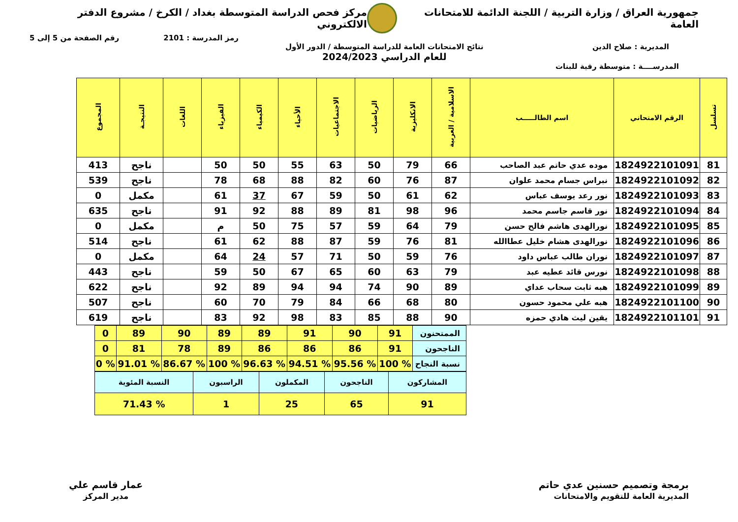جمهورية العراق / وزارة التربية / اللجنة الدائمة للامتحانات العامة
مركز فحص الدراسة المتوسطة بغداد / الكرخ / مشروع الدفتر الالكتروني
رمز المدرسة : 2101 رقم الصفحة من 5 إلى 5
المديرية : صلاح الدين نتائج الامتحانات العامة للدراسة المتوسطة / الدور الأول
للعام الدراسي 2024/2023
المدرســــة : متوسطة رقية للبنات
| تسلسل | الرقم الامتحاني | اسم الطالـــــب | الاسلامية / العربية | الانكليزية | الرياضيات | الاجتماعيات | الأحياء | الكيمياء | الفيزياء | اللغات | النتيجـة | المجموع |
| --- | --- | --- | --- | --- | --- | --- | --- | --- | --- | --- | --- | --- |
| 81 | 1824922101091 | موده عدي حاتم عبد الصاحب | 66 | 79 | 50 | 63 | 55 | 50 | 50 | | ناجح | 413 |
| 82 | 1824922101092 | نبراس جسام محمد علوان | 87 | 76 | 60 | 82 | 88 | 68 | 78 | | ناجح | 539 |
| 83 | 1824922101093 | نور رعد يوسف عباس | 62 | 61 | 50 | 59 | 67 | 37 | 61 | | مكمل | 0 |
| 84 | 1824922101094 | نور قاسم جاسم محمد | 96 | 98 | 81 | 89 | 88 | 92 | 91 | | ناجح | 635 |
| 85 | 1824922101095 | نورالهدى هاشم فالح حسن | 79 | 64 | 59 | 57 | 75 | 50 | م | | مكمل | 0 |
| 86 | 1824922101096 | نورالهدى هشام خليل عطاالله | 81 | 76 | 59 | 87 | 88 | 62 | 61 | | ناجح | 514 |
| 87 | 1824922101097 | نوران طالب عباس داود | 76 | 59 | 50 | 71 | 57 | 24 | 64 | | مكمل | 0 |
| 88 | 1824922101098 | نورس قائد عطيه عبد | 79 | 63 | 60 | 65 | 67 | 50 | 59 | | ناجح | 443 |
| 89 | 1824922101099 | هبه ثابت سحاب عداي | 89 | 90 | 74 | 94 | 94 | 89 | 92 | | ناجح | 622 |
| 90 | 1824922101100 | هبه علي محمود حسون | 80 | 68 | 66 | 84 | 79 | 70 | 60 | | ناجح | 507 |
| 91 | 1824922101101 | يقين ليث هادي حمزه | 90 | 88 | 85 | 83 | 98 | 92 | 83 | | ناجح | 619 |
| الممتحنون | 91 | 90 | 91 | 89 | 89 | 90 | 89 | 0 |
| الناجحون | 91 | 86 | 86 | 86 | 89 | 78 | 81 | 0 |
| نسبة النجاح | % 100 | % 95.56 | % 94.51 | % 96.63 | % 100 | % 86.67 | % 91.01 | % 0 |
| المشاركون | الناجحون | المكملون | الراسبون | النسبة المئوية |
| 91 | 65 | 25 | 1 | % 71.43 |
برمجة وتصميم حسنين عدي حاتم
المديرية العامة للتقويم والامتحانات
عمار قاسم علي
مدير المركز